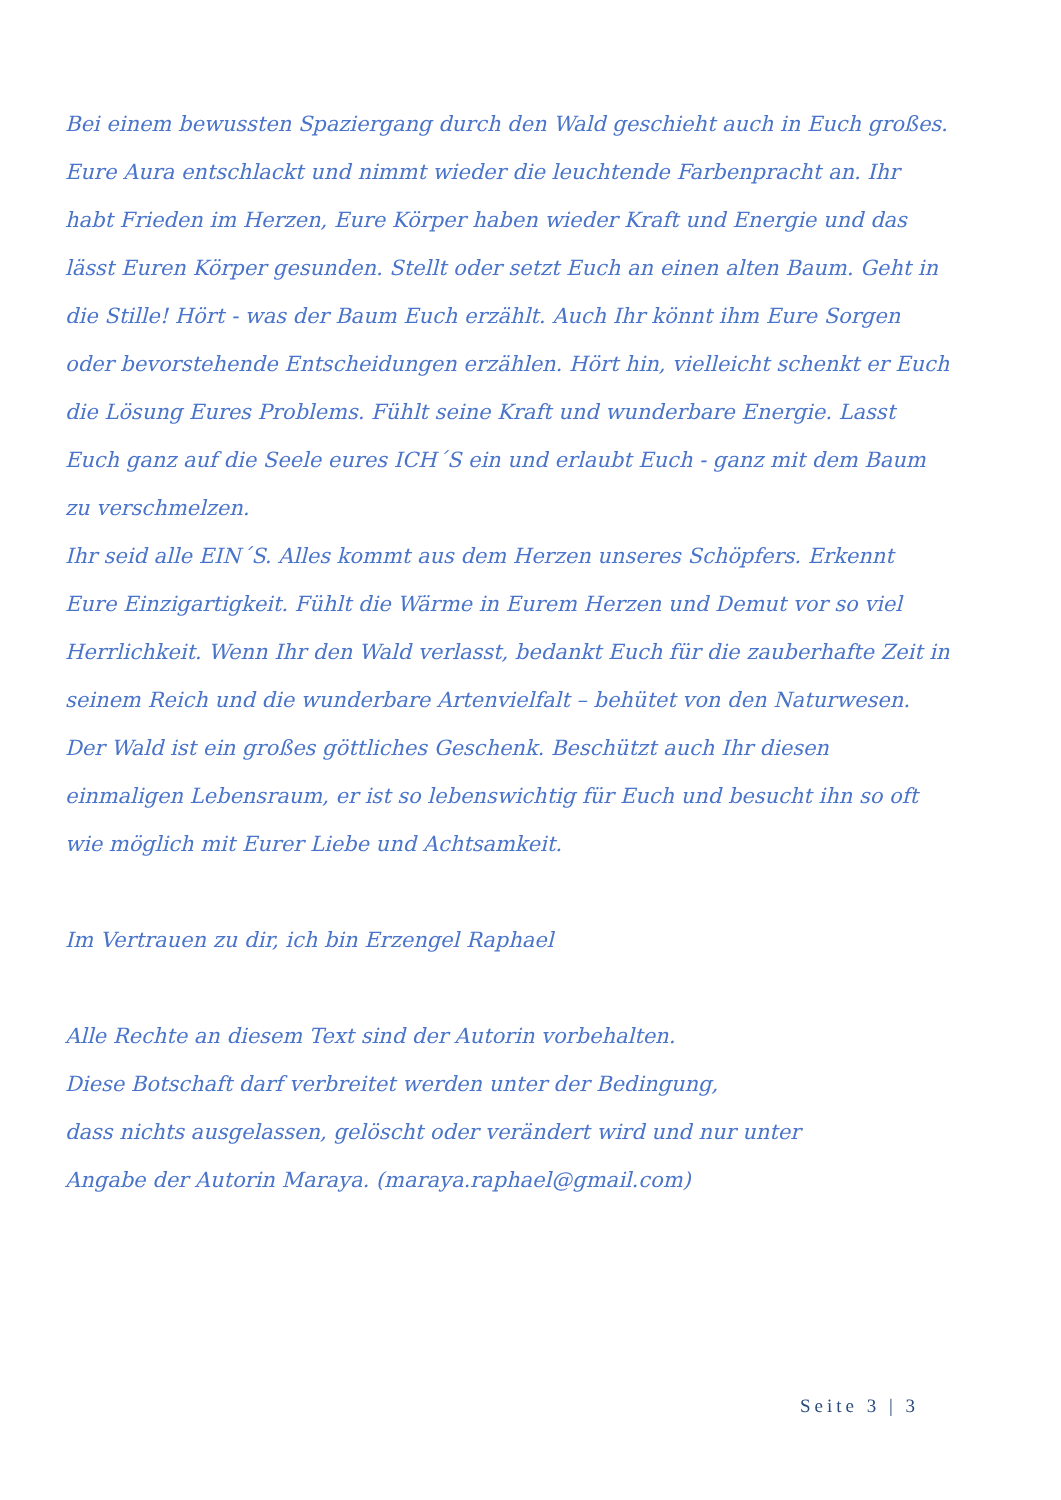Bei einem bewussten Spaziergang durch den Wald geschieht auch in Euch großes. Eure Aura entschlackt und nimmt wieder die leuchtende Farbenpracht an. Ihr habt Frieden im Herzen, Eure Körper haben wieder Kraft und Energie und das lässt Euren Körper gesunden. Stellt oder setzt Euch an einen alten Baum. Geht in die Stille! Hört - was der Baum Euch erzählt. Auch Ihr könnt ihm Eure Sorgen oder bevorstehende Entscheidungen erzählen. Hört hin, vielleicht schenkt er Euch die Lösung Eures Problems. Fühlt seine Kraft und wunderbare Energie. Lasst Euch ganz auf die Seele eures ICH´S ein und erlaubt Euch - ganz mit dem Baum zu verschmelzen.
Ihr seid alle EIN´S. Alles kommt aus dem Herzen unseres Schöpfers. Erkennt Eure Einzigartigkeit. Fühlt die Wärme in Eurem Herzen und Demut vor so viel Herrlichkeit. Wenn Ihr den Wald verlasst, bedankt Euch für die zauberhafte Zeit in seinem Reich und die wunderbare Artenvielfalt – behütet von den Naturwesen. Der Wald ist ein großes göttliches Geschenk. Beschützt auch Ihr diesen einmaligen Lebensraum, er ist so lebenswichtig für Euch und besucht ihn so oft wie möglich mit Eurer Liebe und Achtsamkeit.
Im Vertrauen zu dir, ich bin Erzengel Raphael
Alle Rechte an diesem Text sind der Autorin vorbehalten.
Diese Botschaft darf verbreitet werden unter der Bedingung,
dass nichts ausgelassen, gelöscht oder verändert wird und nur unter
Angabe der Autorin Maraya. (maraya.raphael@gmail.com)
Seite 3 | 3